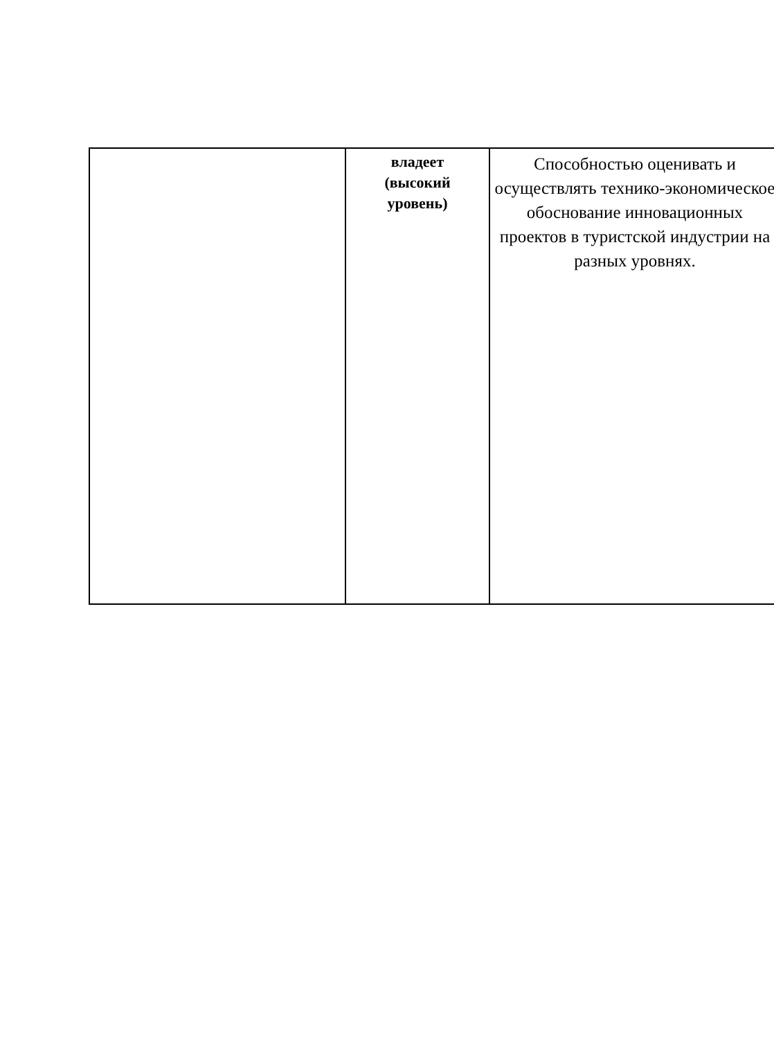| | владеет (высокий уровень) | Способностью оценивать и осуществлять технико-экономическое обоснование инновационных проектов в туристской индустрии на разных уровнях. |